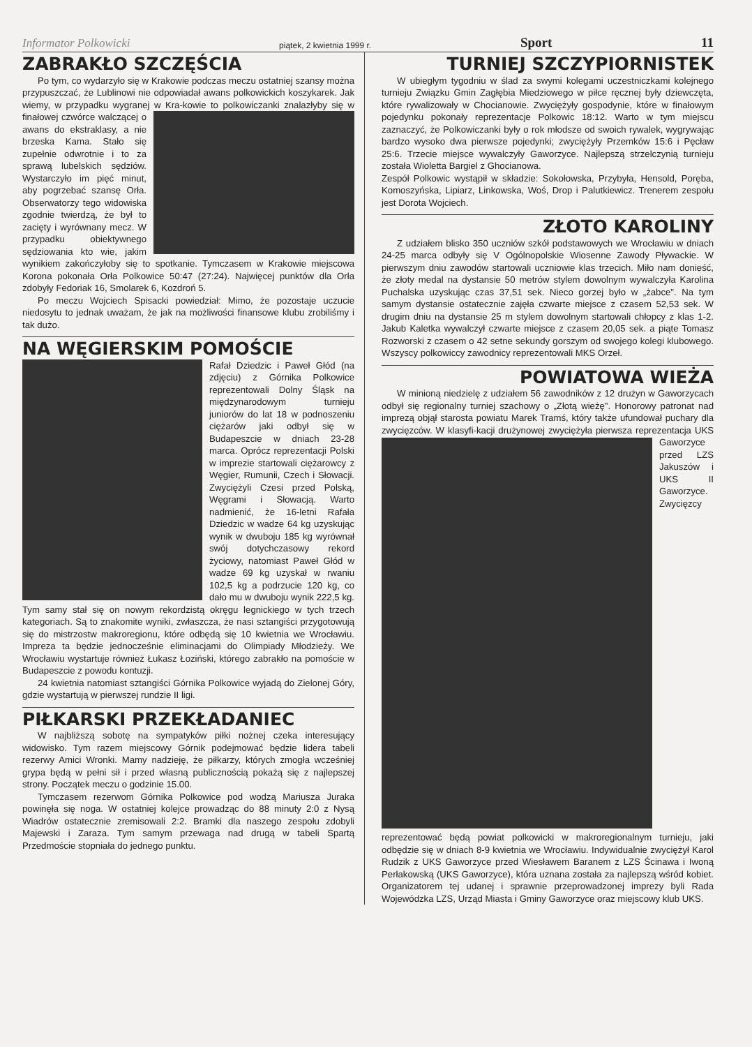Informator Polkowicki piątek, 2 kwietnia 1999 r. Sport 11
ZABRAKŁO SZCZĘŚCIA
Po tym, co wydarzyło się w Krakowie podczas meczu ostatniej szansy można przypuszczać, że Lublinowi nie odpowiadał awans polkowickich koszykarek. Jak wiemy, w przypadku wygranej w Kra- kowie to polkowiczanki znalazłyby się w finałowej czwórce walczącej o awans do ekstraklasy, a nie brzeska Kama. Stało się zupełnie odwrotnie i to za sprawą lubelskich sędziów. Wystarczyło im pięć minut, aby pogrzebać szansę Orła. Obserwatorzy tego widowiska zgodnie twierdzą, że był to zacięty i wyrównany mecz. W przypadku obiektywnego sędziowania kto wie, jakim wynikiem zakończyłoby się to spotkanie. Tymczasem w Krakowie miejscowa Korona pokonała Orła Polkowice 50:47 (27:24). Najwięcej punktów dla Orła zdobyły Fedoriak 16, Smolarek 6, Kozdroń 5.
Po meczu Wojciech Spisacki powiedział: Mimo, że pozostaje uczucie niedosytu to jednak uważam, że jak na możliwości finansowe klubu zrobiliśmy i tak dużo.
NA WĘGIERSKIM POMOŚCIE
Rafał Dziedzic i Paweł Głód (na zdjęciu) z Górnika Polkowice reprezentowali Dolny Śląsk na międzynarodowym turnieju juniorów do lat 18 w podnoszeniu ciężarów jaki odbył się w Budapeszcie w dniach 23-28 marca. Oprócz reprezentacji Polski w imprezie startowali ciężarowcy z Węgier, Rumunii, Czech i Słowacji. Zwyciężyli Czesi przed Polską, Węgrami i Słowacją. Warto nadmienić, że 16-letni Rafała Dziedzic w wadze 64 kg uzyskując wynik w dwuboju 185 kg wyrównał swój dotychczasowy rekord życiowy, natomiast Paweł Głód w wadze 69 kg uzyskał w rwaniu 102,5 kg a podrzucie 120 kg, co dało mu w dwuboju wynik 222,5 kg. Tym samy stał się on nowym rekordzistą okręgu legnickiego w tych trzech kategoriach. Są to znakomite wyniki, zwłaszcza, że nasi sztangiści przygotowują się do mistrzostw makroregionu, które odbędą się 10 kwietnia we Wrocławiu. Impreza ta będzie jednocześnie eliminacjami do Olimpiady Młodzieży. We Wrocławiu wystartuje również Łukasz Łoziński, którego zabrakło na pomoście w Budapeszcie z powodu kontuzji.
24 kwietnia natomiast sztangiści Górnika Polkowice wyjadą do Zielonej Góry, gdzie wystartują w pierwszej rundzie II ligi.
PIŁKARSKI PRZEKŁADANIEC
W najbliższą sobotę na sympatyków piłki nożnej czeka interesujący widowisko. Tym razem miejscowy Górnik podejmować będzie lidera tabeli rezerwy Amici Wronki. Mamy nadzieję, że piłkarzy, których zmogła wcześniej grypa będą w pełni sił i przed własną publicznością pokażą się z najlepszej strony. Początek meczu o godzinie 15.00.
Tymczasem rezerwom Górnika Polkowice pod wodzą Mariusza Juraka powinęła się noga. W ostatniej kolejce prowadząc do 88 minuty 2:0 z Nysą Wiadrów ostatecznie zremisowali 2:2. Bramki dla naszego zespołu zdobyli Majewski i Zaraza. Tym samym przewaga nad drugą w tabeli Spartą Przedmoście stopniała do jednego punktu.
TURNIEJ SZCZYPIORNISTEK
W ubiegłym tygodniu w ślad za swymi kolegami uczestniczkami kolejnego turnieju Związku Gmin Zagłębia Miedziowego w piłce ręcznej były dziewczęta, które rywalizowały w Chocianowie. Zwyciężyły gospodynie, które w finałowym pojedynku pokonały reprezentacje Polkowic 18:12. Warto w tym miejscu zaznaczyć, że Polkowiczanki były o rok młodsze od swoich rywalek, wygrywając bardzo wysoko dwa pierwsze pojedynki; zwyciężyły Przemków 15:6 i Pęcław 25:6. Trzecie miejsce wywalczyły Gaworzyce. Najlepszą strzelczynią turnieju została Wioletta Bargiel z Ghocianowa.
Zespół Polkowic wystąpił w składzie: Sokołowska, Przybyła, Hensold, Poręba, Komoszyńska, Lipiarz, Linkowska, Woś, Drop i Palutkiewicz. Trenerem zespołu jest Dorota Wojciech.
ZŁOTO KAROLINY
Z udziałem blisko 350 uczniów szkół podstawowych we Wrocławiu w dniach 24-25 marca odbyły się V Ogólnopolskie Wiosenne Zawody Pływackie. W pierwszym dniu zawodów startowali uczniowie klas trzecich. Miło nam donieść, że złoty medal na dystansie 50 metrów stylem dowolnym wywalczyła Karolina Puchalska uzyskując czas 37,51 sek. Nieco gorzej było w „żabce". Na tym samym dystansie ostatecznie zajęła czwarte miejsce z czasem 52,53 sek. W drugim dniu na dystansie 25 m stylem dowolnym startowali chłopcy z klas 1-2. Jakub Kaletka wywalczył czwarte miejsce z czasem 20,05 sek. a piąte Tomasz Rozworski z czasem o 42 setne sekundy gorszym od swojego kolegi klubowego. Wszyscy polkowiccy zawodnicy reprezentowali MKS Orzeł.
POWIATOWA WIEŻA
W minioną niedzielę z udziałem 56 zawodników z 12 drużyn w Gaworzycach odbył się regionalny turniej szachowy o „Złotą wieżę". Honorowy patronat nad imprezą objął starosta powiatu Marek Tramś, który także ufundował puchary dla zwycięzców. W klasyfi- kacji drużynowej zwyciężyła pierwsza reprezentacja UKS Gaworzyce przed LZS Jakuszów i UKS II Gaworzyce. Zwycięzcy reprezentować będą powiat polkowicki w makroregionalnym turnieju, jaki odbędzie się w dniach 8-9 kwietnia we Wrocławiu. Indywidualnie zwyciężył Karol Rudzik z UKS Gaworzyce przed Wiesławem Baranem z LZS Ścinawa i Iwoną Perłakowską (UKS Gaworzyce), która uznana została za najlepszą wśród kobiet. Organizatorem tej udanej i sprawnie przeprowadzonej imprezy byli Rada Wojewódzka LZS, Urząd Miasta i Gminy Gaworzyce oraz miejscowy klub UKS.